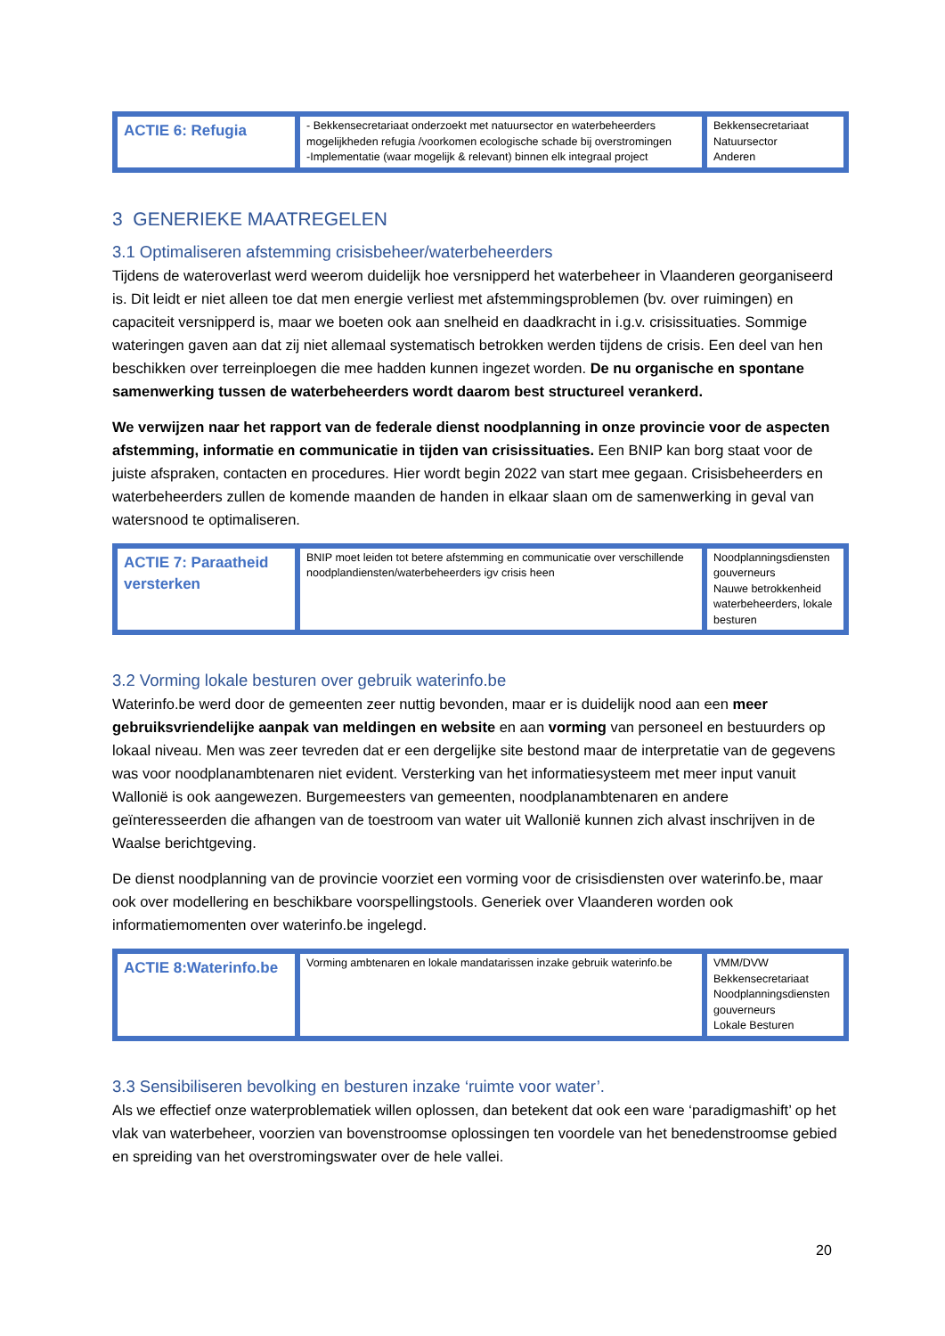| ACTIE 6: Refugia | - Bekkensecretariaat onderzoekt met natuursector en waterbeheerders mogelijkheden refugia /voorkomen ecologische schade bij overstromingen -Implementatie (waar mogelijk & relevant) binnen elk integraal project | Bekkensecretariaat Natuursector Anderen |
3 GENERIEKE MAATREGELEN
3.1 Optimaliseren afstemming crisisbeheer/waterbeheerders
Tijdens de wateroverlast werd weerom duidelijk hoe versnipperd het waterbeheer in Vlaanderen georganiseerd is. Dit leidt er niet alleen toe dat men energie verliest met afstemmingsproblemen (bv. over ruimingen) en capaciteit versnipperd is, maar we boeten ook aan snelheid en daadkracht in i.g.v. crisissituaties. Sommige wateringen gaven aan dat zij niet allemaal systematisch betrokken werden tijdens de crisis. Een deel van hen beschikken over terreinploegen die mee hadden kunnen ingezet worden. De nu organische en spontane samenwerking tussen de waterbeheerders wordt daarom best structureel verankerd.
We verwijzen naar het rapport van de federale dienst noodplanning in onze provincie voor de aspecten afstemming, informatie en communicatie in tijden van crisissituaties. Een BNIP kan borg staat voor de juiste afspraken, contacten en procedures. Hier wordt begin 2022 van start mee gegaan. Crisisbeheerders en waterbeheerders zullen de komende maanden de handen in elkaar slaan om de samenwerking in geval van watersnood te optimaliseren.
| ACTIE 7: Paraatheid versterken | BNIP moet leiden tot betere afstemming en communicatie over verschillende noodplandiensten/waterbeheerders igv crisis heen | Noodplanningsdiensten gouverneurs Nauwe betrokkenheid waterbeheerders, lokale besturen |
3.2 Vorming lokale besturen over gebruik waterinfo.be
Waterinfo.be werd door de gemeenten zeer nuttig bevonden, maar er is duidelijk nood aan een meer gebruiksvriendelijke aanpak van meldingen en website en aan vorming van personeel en bestuurders op lokaal niveau. Men was zeer tevreden dat er een dergelijke site bestond maar de interpretatie van de gegevens was voor noodplanambtenaren niet evident. Versterking van het informatiesysteem met meer input vanuit Wallonië is ook aangewezen. Burgemeesters van gemeenten, noodplanambtenaren en andere geïnteresseerden die afhangen van de toestroom van water uit Wallonië kunnen zich alvast inschrijven in de Waalse berichtgeving.
De dienst noodplanning van de provincie voorziet een vorming voor de crisisdiensten over waterinfo.be, maar ook over modellering en beschikbare voorspellingstools. Generiek over Vlaanderen worden ook informatiemomenten over waterinfo.be ingelegd.
| ACTIE 8:Waterinfo.be | Vorming ambtenaren en lokale mandatarissen inzake gebruik waterinfo.be | VMM/DVW Bekkensecretariaat Noodplanningsdiensten gouverneurs Lokale Besturen |
3.3 Sensibiliseren bevolking en besturen inzake ‘ruimte voor water’.
Als we effectief onze waterproblematiek willen oplossen, dan betekent dat ook een ware ‘paradigmashift’ op het vlak van waterbeheer, voorzien van bovenstroomse oplossingen ten voordele van het benedenstroomse gebied en spreiding van het overstromingswater over de hele vallei.
20